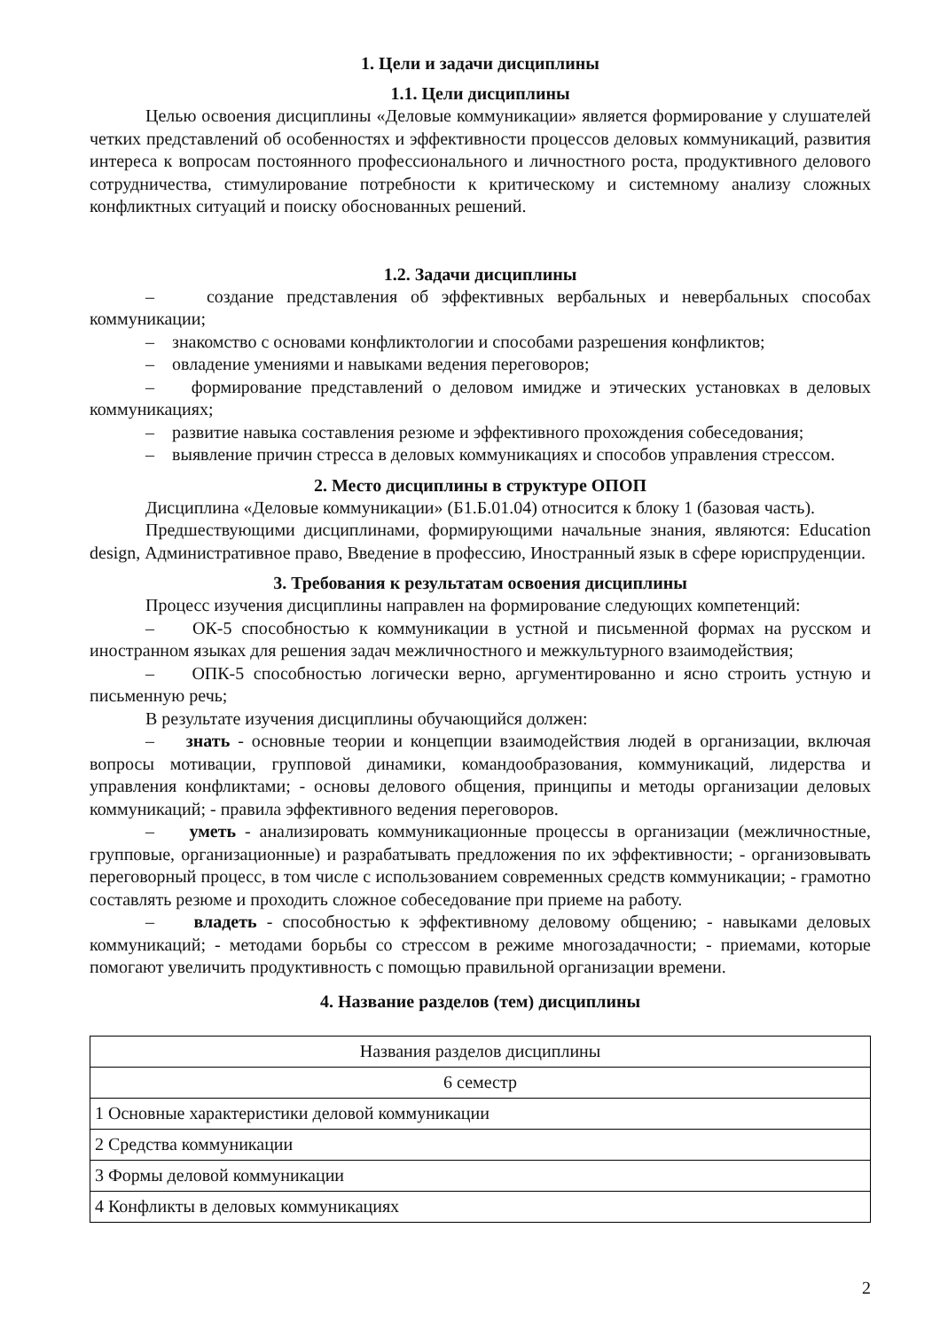1. Цели и задачи дисциплины
1.1. Цели дисциплины
Целью освоения дисциплины «Деловые коммуникации» является формирование у слушателей четких представлений об особенностях и эффективности процессов деловых коммуникаций, развития интереса к вопросам постоянного профессионального и личностного роста, продуктивного делового сотрудничества, стимулирование потребности к критическому и системному анализу сложных конфликтных ситуаций и поиску обоснованных решений.
1.2. Задачи дисциплины
– создание представления об эффективных вербальных и невербальных способах коммуникации;
– знакомство с основами конфликтологии и способами разрешения конфликтов;
– овладение умениями и навыками ведения переговоров;
– формирование представлений о деловом имидже и этических установках в деловых коммуникациях;
– развитие навыка составления резюме и эффективного прохождения собеседования;
– выявление причин стресса в деловых коммуникациях и способов управления стрессом.
2. Место дисциплины в структуре ОПОП
Дисциплина «Деловые коммуникации» (Б1.Б.01.04) относится к блоку 1 (базовая часть).
Предшествующими дисциплинами, формирующими начальные знания, являются: Education design, Административное право, Введение в профессию, Иностранный язык в сфере юриспруденции.
3. Требования к результатам освоения дисциплины
Процесс изучения дисциплины направлен на формирование следующих компетенций:
– ОК-5 способностью к коммуникации в устной и письменной формах на русском и иностранном языках для решения задач межличностного и межкультурного взаимодействия;
– ОПК-5 способностью логически верно, аргументированно и ясно строить устную и письменную речь;
В результате изучения дисциплины обучающийся должен:
– знать - основные теории и концепции взаимодействия людей в организации, включая вопросы мотивации, групповой динамики, командообразования, коммуникаций, лидерства и управления конфликтами; - основы делового общения, принципы и методы организации деловых коммуникаций; - правила эффективного ведения переговоров.
– уметь - анализировать коммуникационные процессы в организации (межличностные, групповые, организационные) и разрабатывать предложения по их эффективности; - организовывать переговорный процесс, в том числе с использованием современных средств коммуникации; - грамотно составлять резюме и проходить сложное собеседование при приеме на работу.
– владеть - способностью к эффективному деловому общению; - навыками деловых коммуникаций; - методами борьбы со стрессом в режиме многозадачности; - приемами, которые помогают увеличить продуктивность с помощью правильной организации времени.
4. Название разделов (тем) дисциплины
| Названия разделов дисциплины |
| 6 семестр |
| 1 Основные характеристики деловой коммуникации |
| 2 Средства коммуникации |
| 3 Формы деловой коммуникации |
| 4 Конфликты в деловых коммуникациях |
2